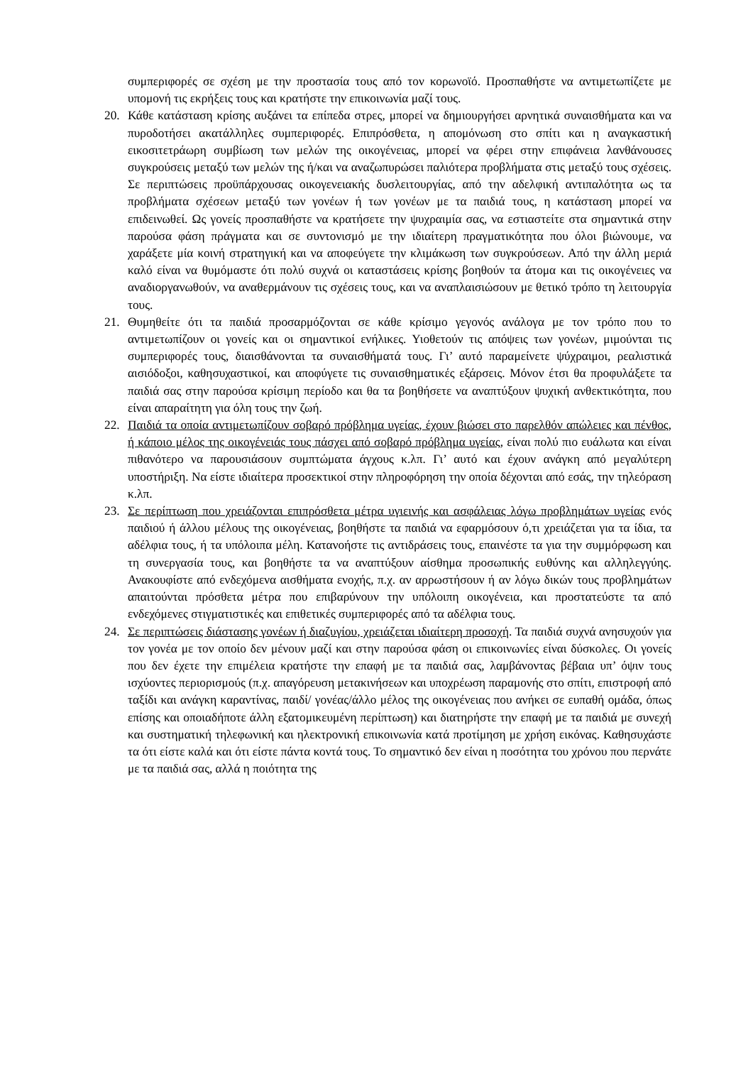συμπεριφορές σε σχέση με την προστασία τους από τον κορωνοϊό. Προσπαθήστε να αντιμετωπίζετε με υπομονή τις εκρήξεις τους και κρατήστε την επικοινωνία μαζί τους.
20. Κάθε κατάσταση κρίσης αυξάνει τα επίπεδα στρες, μπορεί να δημιουργήσει αρνητικά συναισθήματα και να πυροδοτήσει ακατάλληλες συμπεριφορές. Επιπρόσθετα, η απομόνωση στο σπίτι και η αναγκαστική εικοσιτετράωρη συμβίωση των μελών της οικογένειας, μπορεί να φέρει στην επιφάνεια λανθάνουσες συγκρούσεις μεταξύ των μελών της ή/και να αναζωπυρώσει παλιότερα προβλήματα στις μεταξύ τους σχέσεις. Σε περιπτώσεις προϋπάρχουσας οικογενειακής δυσλειτουργίας, από την αδελφική αντιπαλότητα ως τα προβλήματα σχέσεων μεταξύ των γονέων ή των γονέων με τα παιδιά τους, η κατάσταση μπορεί να επιδεινωθεί. Ως γονείς προσπαθήστε να κρατήσετε την ψυχραιμία σας, να εστιαστείτε στα σημαντικά στην παρούσα φάση πράγματα και σε συντονισμό με την ιδιαίτερη πραγματικότητα που όλοι βιώνουμε, να χαράξετε μία κοινή στρατηγική και να αποφεύγετε την κλιμάκωση των συγκρούσεων. Από την άλλη μεριά καλό είναι να θυμόμαστε ότι πολύ συχνά οι καταστάσεις κρίσης βοηθούν τα άτομα και τις οικογένειες να αναδιοργανωθούν, να αναθερμάνουν τις σχέσεις τους, και να αναπλαισιώσουν με θετικό τρόπο τη λειτουργία τους.
21. Θυμηθείτε ότι τα παιδιά προσαρμόζονται σε κάθε κρίσιμο γεγονός ανάλογα με τον τρόπο που το αντιμετωπίζουν οι γονείς και οι σημαντικοί ενήλικες. Υιοθετούν τις απόψεις των γονέων, μιμούνται τις συμπεριφορές τους, διαισθάνονται τα συναισθήματά τους. Γι’ αυτό παραμείνετε ψύχραιμοι, ρεαλιστικά αισιόδοξοι, καθησυχαστικοί, και αποφύγετε τις συναισθηματικές εξάρσεις. Μόνον έτσι θα προφυλάξετε τα παιδιά σας στην παρούσα κρίσιμη περίοδο και θα τα βοηθήσετε να αναπτύξουν ψυχική ανθεκτικότητα, που είναι απαραίτητη για όλη τους την ζωή.
22. Παιδιά τα οποία αντιμετωπίζουν σοβαρό πρόβλημα υγείας, έχουν βιώσει στο παρελθόν απώλειες και πένθος, ή κάποιο μέλος της οικογένειάς τους πάσχει από σοβαρό πρόβλημα υγείας, είναι πολύ πιο ευάλωτα και είναι πιθανότερο να παρουσιάσουν συμπτώματα άγχους κ.λπ. Γι’ αυτό και έχουν ανάγκη από μεγαλύτερη υποστήριξη. Να είστε ιδιαίτερα προσεκτικοί στην πληροφόρηση την οποία δέχονται από εσάς, την τηλεόραση κ.λπ.
23. Σε περίπτωση που χρειάζονται επιπρόσθετα μέτρα υγιεινής και ασφάλειας λόγω προβλημάτων υγείας ενός παιδιού ή άλλου μέλους της οικογένειας, βοηθήστε τα παιδιά να εφαρμόσουν ό,τι χρειάζεται για τα ίδια, τα αδέλφια τους, ή τα υπόλοιπα μέλη. Κατανοήστε τις αντιδράσεις τους, επαινέστε τα για την συμμόρφωση και τη συνεργασία τους, και βοηθήστε τα να αναπτύξουν αίσθημα προσωπικής ευθύνης και αλληλεγγύης. Ανακουφίστε από ενδεχόμενα αισθήματα ενοχής, π.χ. αν αρρωστήσουν ή αν λόγω δικών τους προβλημάτων απαιτούνται πρόσθετα μέτρα που επιβαρύνουν την υπόλοιπη οικογένεια, και προστατεύστε τα από ενδεχόμενες στιγματιστικές και επιθετικές συμπεριφορές από τα αδέλφια τους.
24. Σε περιπτώσεις διάστασης γονέων ή διαζυγίου, χρειάζεται ιδιαίτερη προσοχή. Τα παιδιά συχνά ανησυχούν για τον γονέα με τον οποίο δεν μένουν μαζί και στην παρούσα φάση οι επικοινωνίες είναι δύσκολες. Οι γονείς που δεν έχετε την επιμέλεια κρατήστε την επαφή με τα παιδιά σας, λαμβάνοντας βέβαια υπ’ όψιν τους ισχύοντες περιορισμούς (π.χ. απαγόρευση μετακινήσεων και υποχρέωση παραμονής στο σπίτι, επιστροφή από ταξίδι και ανάγκη καραντίνας, παιδί/ γονέας/άλλο μέλος της οικογένειας που ανήκει σε ευπαθή ομάδα, όπως επίσης και οποιαδήποτε άλλη εξατομικευμένη περίπτωση) και διατηρήστε την επαφή με τα παιδιά με συνεχή και συστηματική τηλεφωνική και ηλεκτρονική επικοινωνία κατά προτίμηση με χρήση εικόνας. Καθησυχάστε τα ότι είστε καλά και ότι είστε πάντα κοντά τους. Το σημαντικό δεν είναι η ποσότητα του χρόνου που περνάτε με τα παιδιά σας, αλλά η ποιότητα της